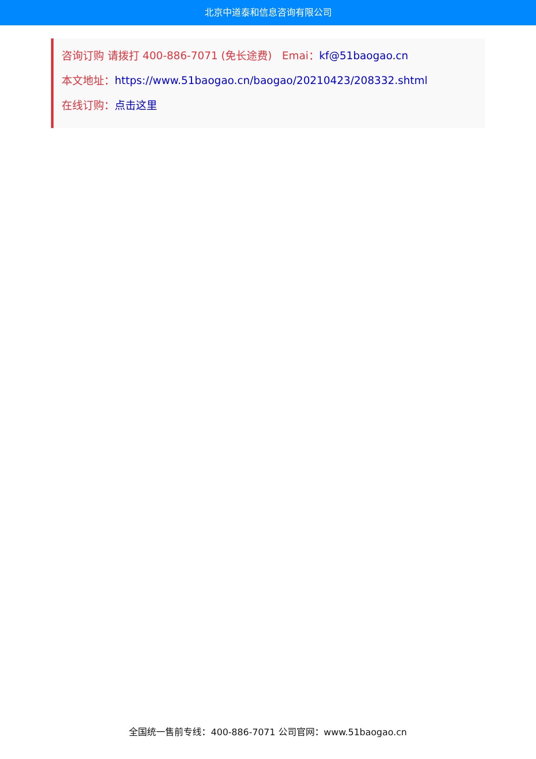北京中道泰和信息咨询有限公司
咨询订购 请拨打 400-886-7071 (免长途费) Emai：kf@51baogao.cn
本文地址：https://www.51baogao.cn/baogao/20210423/208332.shtml
在线订购：点击这里
全国统一售前专线：400-886-7071 公司官网：www.51baogao.cn